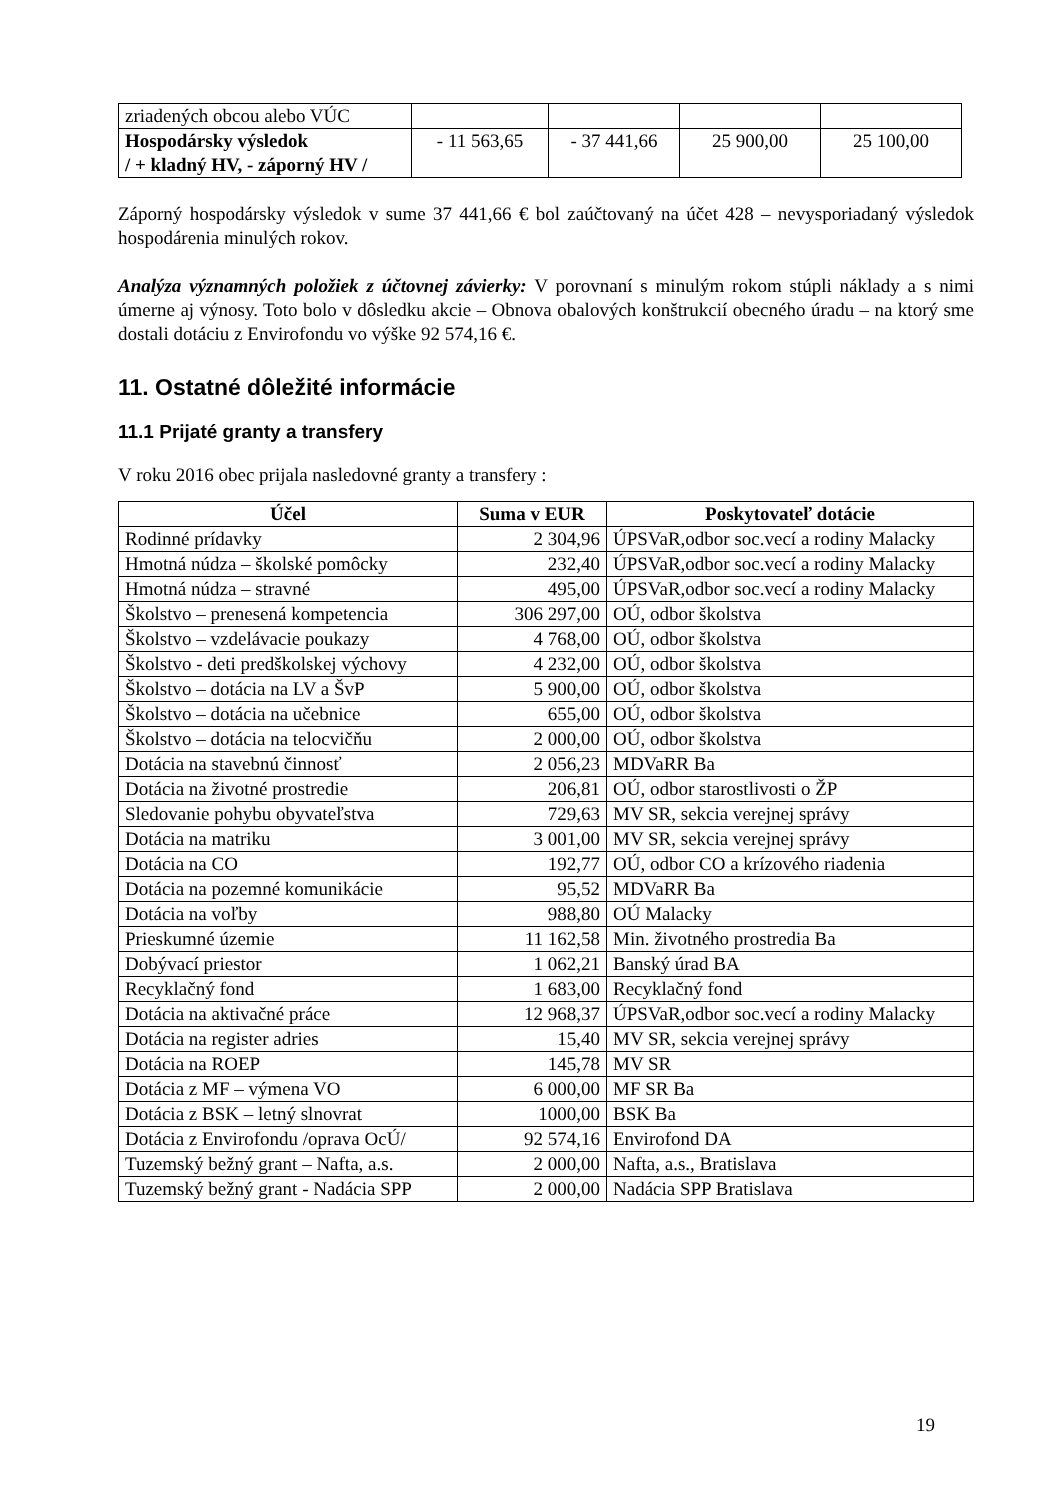| zriadených obcou alebo VÚC | | | | |
| Hospodársky výsledok / + kladný HV, - záporný HV / | - 11 563,65 | - 37 441,66 | 25 900,00 | 25 100,00 |
Záporný hospodársky výsledok v sume 37 441,66 € bol zaúčtovaný na účet 428 – nevysporiadaný výsledok hospodárenia minulých rokov.
Analýza významných položiek z účtovnej závierky: V porovnaní s minulým rokom stúpli náklady a s nimi úmerne aj výnosy. Toto bolo v dôsledku akcie – Obnova obalových konštrukcií obecného úradu – na ktorý sme dostali dotáciu z Envirofondu vo výške 92 574,16 €.
11. Ostatné dôležité informácie
11.1 Prijaté granty a transfery
V roku 2016 obec prijala nasledovné granty a transfery :
| Účel | Suma v EUR | Poskytovateľ dotácie |
| --- | --- | --- |
| Rodinné prídavky | 2 304,96 | ÚPSVaR,odbor soc.vecí a rodiny Malacky |
| Hmotná núdza – školské pomôcky | 232,40 | ÚPSVaR,odbor soc.vecí a rodiny Malacky |
| Hmotná núdza – stravné | 495,00 | ÚPSVaR,odbor soc.vecí a rodiny Malacky |
| Školstvo – prenesená kompetencia | 306 297,00 | OÚ, odbor školstva |
| Školstvo – vzdelávacie poukazy | 4 768,00 | OÚ, odbor školstva |
| Školstvo - deti predškolskej výchovy | 4 232,00 | OÚ, odbor školstva |
| Školstvo – dotácia na LV a ŠvP | 5 900,00 | OÚ, odbor školstva |
| Školstvo – dotácia na učebnice | 655,00 | OÚ, odbor školstva |
| Školstvo – dotácia na telocvičňu | 2 000,00 | OÚ, odbor školstva |
| Dotácia na stavebnú činnosť | 2 056,23 | MDVaRR Ba |
| Dotácia na životné prostredie | 206,81 | OÚ, odbor starostlivosti o ŽP |
| Sledovanie pohybu obyvateľstva | 729,63 | MV SR, sekcia verejnej správy |
| Dotácia na matriku | 3 001,00 | MV SR, sekcia verejnej správy |
| Dotácia na CO | 192,77 | OÚ, odbor CO a krízového riadenia |
| Dotácia na pozemné komunikácie | 95,52 | MDVaRR Ba |
| Dotácia na voľby | 988,80 | OÚ Malacky |
| Prieskumné územie | 11 162,58 | Min. životného prostredia Ba |
| Dobývací priestor | 1 062,21 | Banský úrad BA |
| Recyklačný fond | 1 683,00 | Recyklačný fond |
| Dotácia na aktivačné práce | 12 968,37 | ÚPSVaR,odbor soc.vecí a rodiny Malacky |
| Dotácia na register adries | 15,40 | MV SR, sekcia verejnej správy |
| Dotácia na ROEP | 145,78 | MV SR |
| Dotácia z MF – výmena VO | 6 000,00 | MF SR Ba |
| Dotácia z BSK – letný slnovrat | 1000,00 | BSK Ba |
| Dotácia z Envirofondu /oprava OcÚ/ | 92 574,16 | Envirofond DA |
| Tuzemský bežný grant – Nafta, a.s. | 2 000,00 | Nafta, a.s., Bratislava |
| Tuzemský bežný grant - Nadácia SPP | 2 000,00 | Nadácia SPP Bratislava |
19